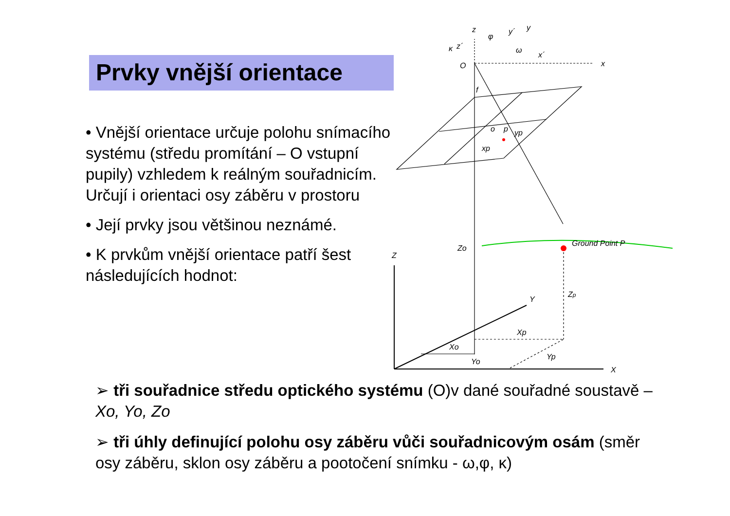Prvky vnější orientace
• Vnější orientace určuje polohu snímacího systému (středu promítání – O vstupní pupily) vzhledem k reálným souřadnicím. Určují i orientaci osy záběru v prostoru
• Její prvky jsou většinou neznámé.
• K prvkům vnější orientace patří šest následujících hodnot:
z
x
O
f
o
p
yp
xp
x´
y
y´
z´
φ
ω
κ
Zo
Ground Point P
Z
Zp
Y
Xp
Xo
Yo
Yp
X
➢ tři souřadnice středu optického systému (O)v dané souřadné soustavě – Xo, Yo, Zo
➢ tři úhly definující polohu osy záběru vůči souřadnicovým osám (směr osy záběru, sklon osy záběru a pootočení snímku - ω,φ, κ)